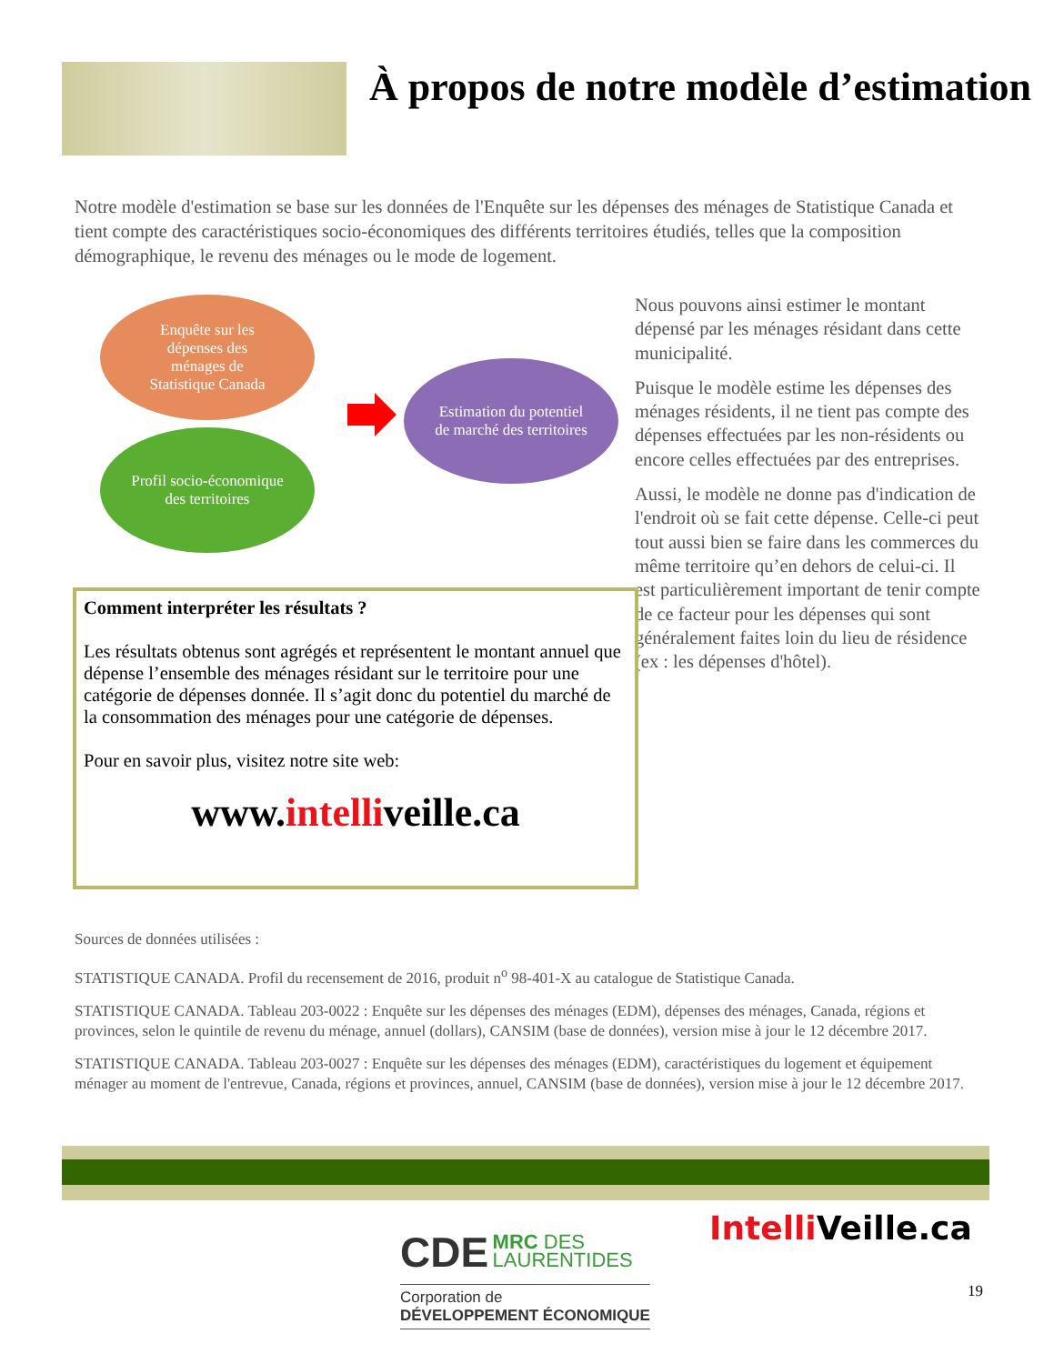À propos de notre modèle d’estimation
Notre modèle d'estimation se base sur les données de l'Enquête sur les dépenses des ménages de Statistique Canada et tient compte des caractéristiques socio-économiques des différents territoires étudiés, telles que la composition démographique, le revenu des ménages ou le mode de logement.
Enquête sur les
dépenses des
ménages de
Statistique Canada
Profil socio-économique
des territoires
Estimation du potentiel
de marché des territoires
Nous pouvons ainsi estimer le montant dépensé par les ménages résidant dans cette municipalité.
Puisque le modèle estime les dépenses des ménages résidents, il ne tient pas compte des dépenses effectuées par les non-résidents ou encore celles effectuées par des entreprises.
Aussi, le modèle ne donne pas d'indication de l'endroit où se fait cette dépense. Celle-ci peut tout aussi bien se faire dans les commerces du même territoire qu’en dehors de celui-ci. Il est particulièrement important de tenir compte de ce facteur pour les dépenses qui sont généralement faites loin du lieu de résidence (ex : les dépenses d'hôtel).
Comment interpréter les résultats ?
Les résultats obtenus sont agrégés et représentent le montant annuel que dépense l’ensemble des ménages résidant sur le territoire pour une catégorie de dépenses donnée. Il s’agit donc du potentiel du marché de la consommation des ménages pour une catégorie de dépenses.
Pour en savoir plus, visitez notre site web:
www.intelliveille.ca
Sources de données utilisées :
STATISTIQUE CANADA. Profil du recensement de 2016, produit n<sup>o</sup> 98-401-X au catalogue de Statistique Canada.
STATISTIQUE CANADA. Tableau 203-0022 : Enquête sur les dépenses des ménages (EDM), dépenses des ménages, Canada, régions et provinces, selon le quintile de revenu du ménage, annuel (dollars), CANSIM (base de données), version mise à jour le 12 décembre 2017.
STATISTIQUE CANADA. Tableau 203-0027 : Enquête sur les dépenses des ménages (EDM), caractéristiques du logement et équipement ménager au moment de l'entrevue, Canada, régions et provinces, annuel, CANSIM (base de données), version mise à jour le 12 décembre 2017.
CDE MRC DES
LAURENTIDES
Corporation de
DÉVELOPPEMENT ÉCONOMIQUE
Intelli Veille.ca
19